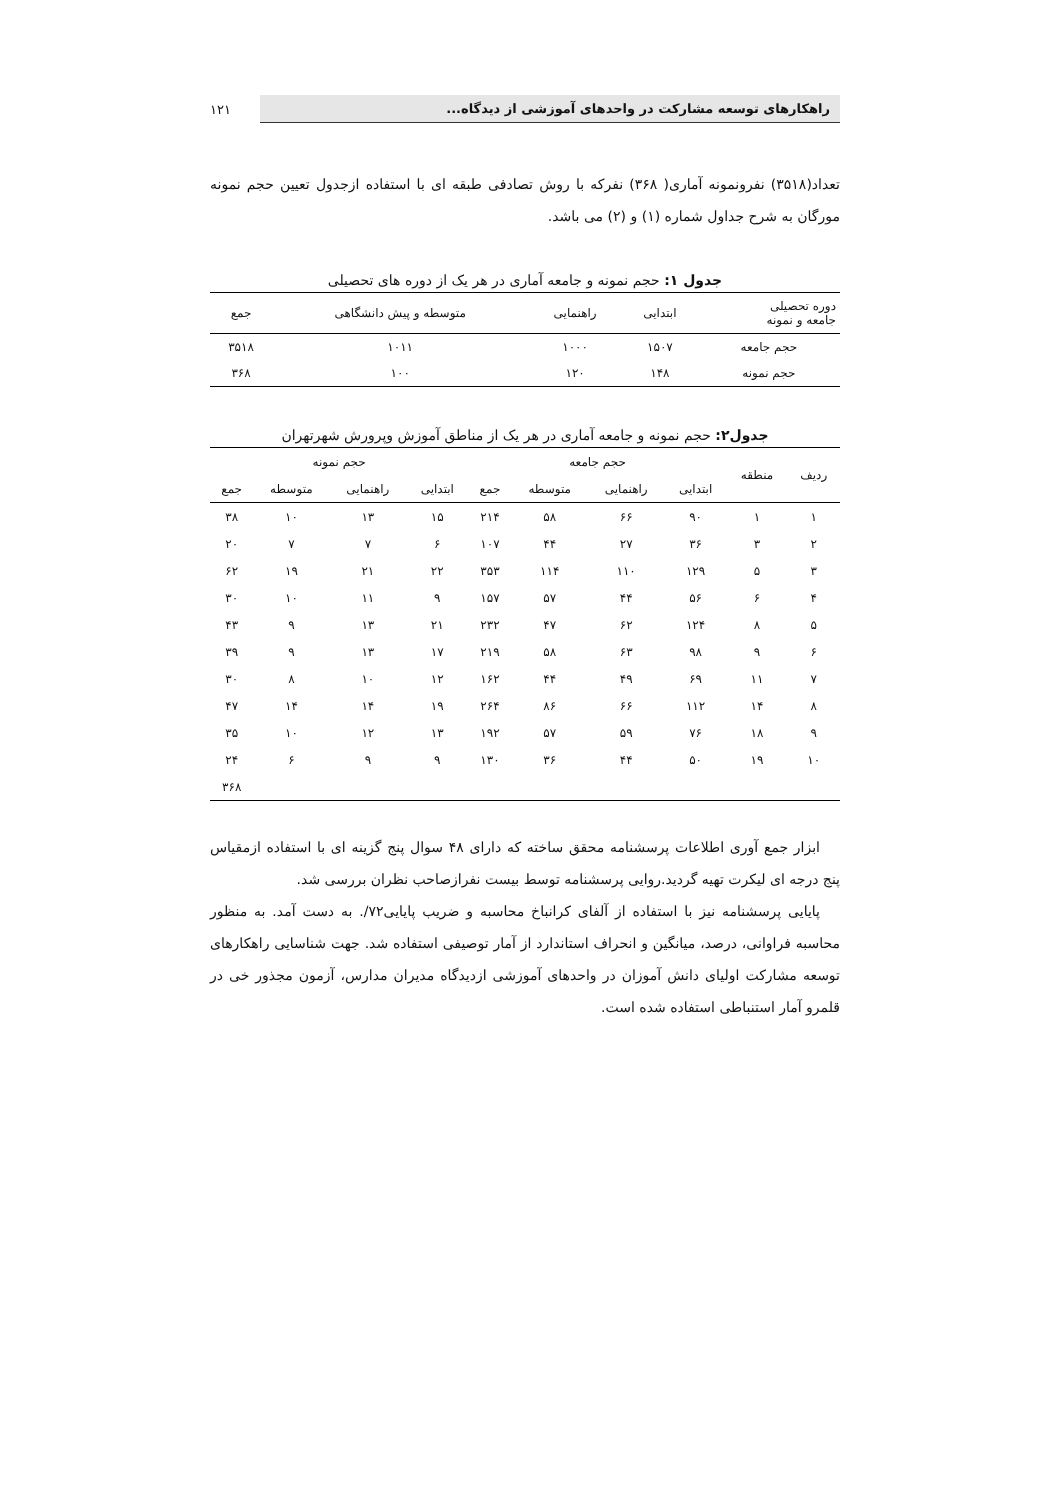راهکارهای توسعه مشارکت در واحدهای آموزشی از دیدگاه...
۱۲۱
تعداد(۳۵۱۸) نفرونمونه آماری( ۳۶۸) نفرکه با روش تصادفی طبقه ای با استفاده ازجدول تعیین حجم نمونه مورگان به شرح جداول شماره (۱) و (۲) می باشد.
جدول ۱: حجم نمونه و جامعه آماری در هر یک از دوره های تحصیلی
| دوره تحصیلی جامعه و نمونه | ابتدایی | راهنمایی | متوسطه و پیش دانشگاهی | جمع |
| --- | --- | --- | --- | --- |
| حجم جامعه | ۱۵۰۷ | ۱۰۰۰ | ۱۰۱۱ | ۳۵۱۸ |
| حجم نمونه | ۱۴۸ | ۱۲۰ | ۱۰۰ | ۳۶۸ |
جدول۲: حجم نمونه و جامعه آماری در هر یک از مناطق آموزش وپرورش شهرتهران
| ردیف | منطقه | حجم جامعه | | | | حجم نمونه | | | |
| --- | --- | --- | --- | --- | --- | --- | --- | --- | --- |
| | | ابتدایی | راهنمایی | متوسطه | جمع | ابتدایی | راهنمایی | متوسطه | جمع |
| ۱ | ۱ | ۹۰ | ۶۶ | ۵۸ | ۲۱۴ | ۱۵ | ۱۳ | ۱۰ | ۳۸ |
| ۲ | ۳ | ۳۶ | ۲۷ | ۴۴ | ۱۰۷ | ۶ | ۷ | ۷ | ۲۰ |
| ۳ | ۵ | ۱۲۹ | ۱۱۰ | ۱۱۴ | ۳۵۳ | ۲۲ | ۲۱ | ۱۹ | ۶۲ |
| ۴ | ۶ | ۵۶ | ۴۴ | ۵۷ | ۱۵۷ | ۹ | ۱۱ | ۱۰ | ۳۰ |
| ۵ | ۸ | ۱۲۴ | ۶۲ | ۴۷ | ۲۳۲ | ۲۱ | ۱۳ | ۹ | ۴۳ |
| ۶ | ۹ | ۹۸ | ۶۳ | ۵۸ | ۲۱۹ | ۱۷ | ۱۳ | ۹ | ۳۹ |
| ۷ | ۱۱ | ۶۹ | ۴۹ | ۴۴ | ۱۶۲ | ۱۲ | ۱۰ | ۸ | ۳۰ |
| ۸ | ۱۴ | ۱۱۲ | ۶۶ | ۸۶ | ۲۶۴ | ۱۹ | ۱۴ | ۱۴ | ۴۷ |
| ۹ | ۱۸ | ۷۶ | ۵۹ | ۵۷ | ۱۹۲ | ۱۳ | ۱۲ | ۱۰ | ۳۵ |
| ۱۰ | ۱۹ | ۵۰ | ۴۴ | ۳۶ | ۱۳۰ | ۹ | ۹ | ۶ | ۲۴ |
| | | | | | | | | | ۳۶۸ |
ابزار جمع آوری اطلاعات پرسشنامه محقق ساخته که دارای ۴۸ سوال پنج گزینه ای با استفاده ازمقیاس پنج درجه ای لیکرت تهیه گردید.روایی پرسشنامه توسط بیست نفرازصاحب نظران بررسی شد.
پایایی پرسشنامه نیز با استفاده از آلفای کرانباخ محاسبه و ضریب پایایی۷۲/. به دست آمد. به منظور محاسبه فراوانی، درصد، میانگین و انحراف استاندارد از آمار توصیفی استفاده شد. جهت شناسایی راهکارهای توسعه مشارکت اولیای دانش آموزان در واحدهای آموزشی ازدیدگاه مدیران مدارس، آزمون مجذور خی در قلمرو آمار استنباطی استفاده شده است.